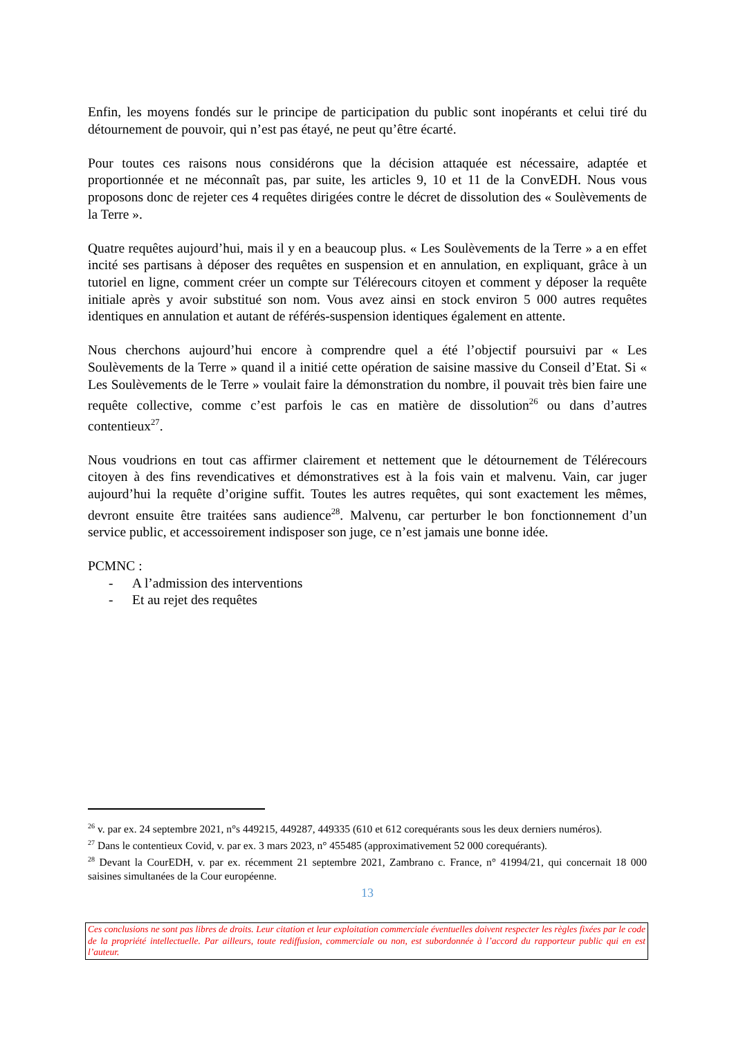Enfin, les moyens fondés sur le principe de participation du public sont inopérants et celui tiré du détournement de pouvoir, qui n’est pas étayé, ne peut qu’être écarté.
Pour toutes ces raisons nous considérons que la décision attaquée est nécessaire, adaptée et proportionnée et ne méconnaît pas, par suite, les articles 9, 10 et 11 de la ConvEDH. Nous vous proposons donc de rejeter ces 4 requêtes dirigées contre le décret de dissolution des « Soulèvements de la Terre ».
Quatre requêtes aujourd’hui, mais il y en a beaucoup plus. « Les Soulèvements de la Terre » a en effet incité ses partisans à déposer des requêtes en suspension et en annulation, en expliquant, grâce à un tutoriel en ligne, comment créer un compte sur Télérecours citoyen et comment y déposer la requête initiale après y avoir substitué son nom. Vous avez ainsi en stock environ 5 000 autres requêtes identiques en annulation et autant de référés-suspension identiques également en attente.
Nous cherchons aujourd’hui encore à comprendre quel a été l’objectif poursuivi par « Les Soulèvements de la Terre » quand il a initié cette opération de saisine massive du Conseil d’Etat. Si « Les Soulèvements de le Terre » voulait faire la démonstration du nombre, il pouvait très bien faire une requête collective, comme c’est parfois le cas en matière de dissolution<sup>26</sup> ou dans d’autres contentieux<sup>27</sup>.
Nous voudrions en tout cas affirmer clairement et nettement que le détournement de Télérecours citoyen à des fins revendicatives et démonstratives est à la fois vain et malvenu. Vain, car juger aujourd’hui la requête d’origine suffit. Toutes les autres requêtes, qui sont exactement les mêmes, devront ensuite être traitées sans audience<sup>28</sup>. Malvenu, car perturber le bon fonctionnement d’un service public, et accessoirement indisposer son juge, ce n’est jamais une bonne idée.
PCMNC :
- A l’admission des interventions
- Et au rejet des requêtes
<sup>26</sup> v. par ex. 24 septembre 2021, n°s 449215, 449287, 449335 (610 et 612 corequérants sous les deux derniers numéros).
<sup>27</sup> Dans le contentieux Covid, v. par ex. 3 mars 2023, n° 455485 (approximativement 52 000 corequérants).
<sup>28</sup> Devant la CourEDH, v. par ex. récemment 21 septembre 2021, Zambrano c. France, n° 41994/21, qui concernait 18 000 saisines simultanées de la Cour européenne.
13
Ces conclusions ne sont pas libres de droits. Leur citation et leur exploitation commerciale éventuelles doivent respecter les règles fixées par le code de la propriété intellectuelle. Par ailleurs, toute rediffusion, commerciale ou non, est subordonnée à l’accord du rapporteur public qui en est l’auteur.